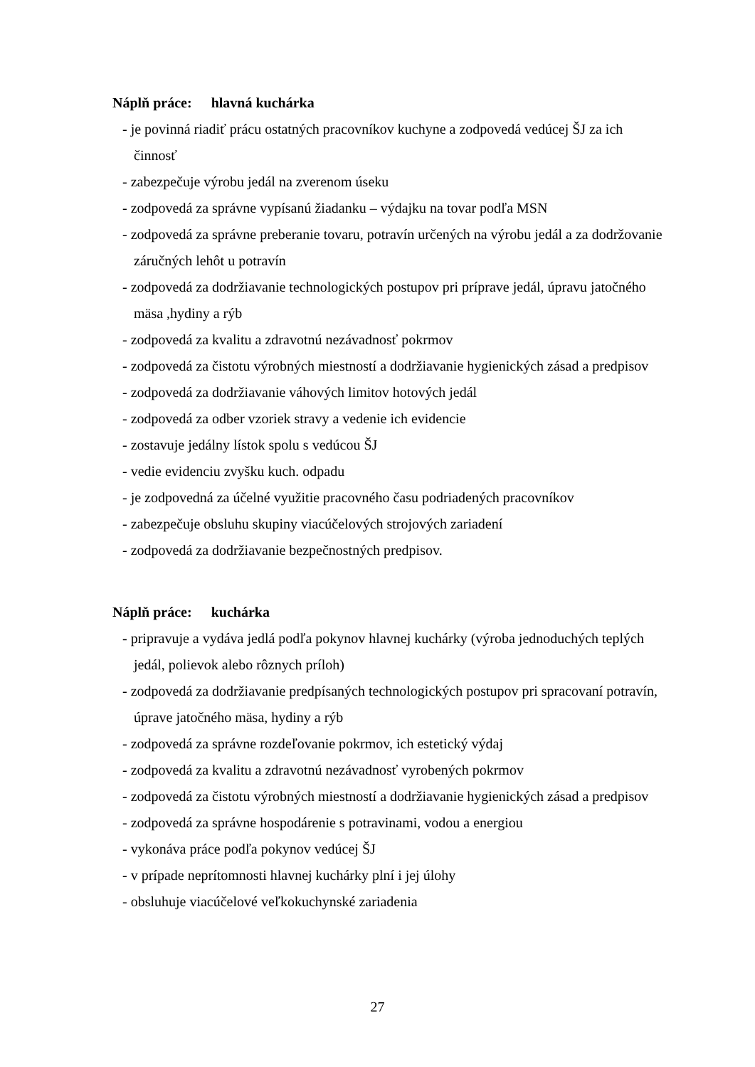Náplň práce: hlavná kuchárka
- je povinná riadiť prácu ostatných pracovníkov kuchyne a zodpovedá vedúcej ŠJ za ich činnosť
- zabezpečuje výrobu jedál na zverenom úseku
- zodpovedá za správne vypísanú žiadanku – výdajku na tovar podľa MSN
- zodpovedá za správne preberanie tovaru, potravín určených na výrobu jedál a za dodržovanie záručných lehôt u potravín
- zodpovedá za dodržiavanie technologických postupov pri príprave jedál, úpravu jatočného mäsa ,hydiny a rýb
- zodpovedá za kvalitu a zdravotnú nezávadnosť pokrmov
- zodpovedá za čistotu výrobných miestností a dodržiavanie hygienických zásad a predpisov
- zodpovedá za dodržiavanie váhových limitov hotových jedál
- zodpovedá za odber vzoriek stravy a vedenie ich evidencie
- zostavuje jedálny lístok spolu s vedúcou ŠJ
- vedie evidenciu zvyšku kuch. odpadu
- je zodpovedná za účelné využitie pracovného času podriadených pracovníkov
- zabezpečuje obsluhu skupiny viacúčelových strojových zariadení
- zodpovedá za dodržiavanie bezpečnostných predpisov.
Náplň práce: kuchárka
- pripravuje a vydáva jedlá podľa pokynov hlavnej kuchárky (výroba jednoduchých teplých jedál, polievok alebo rôznych príloh)
- zodpovedá za dodržiavanie predpísaných technologických postupov pri spracovaní potravín, úprave jatočného mäsa, hydiny a rýb
- zodpovedá za správne rozdeľovanie pokrmov, ich estetický výdaj
- zodpovedá za kvalitu a zdravotnú nezávadnosť vyrobených pokrmov
- zodpovedá za čistotu výrobných miestností a dodržiavanie hygienických zásad a predpisov
- zodpovedá za správne hospodárenie s potravinami, vodou a energiou
- vykonáva práce podľa pokynov vedúcej ŠJ
- v prípade neprítomnosti hlavnej kuchárky plní i jej úlohy
- obsluhuje viacúčelové veľkokuchynské zariadenia
27